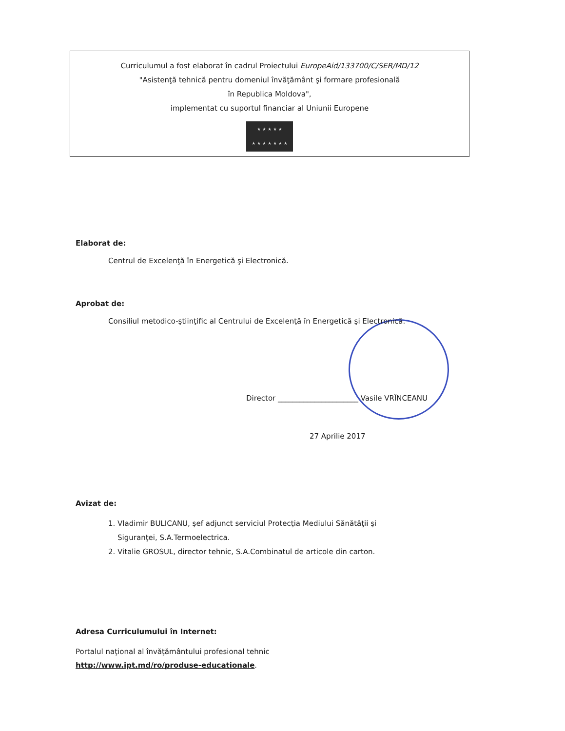Curriculumul a fost elaborat în cadrul Proiectului EuropeAid/133700/C/SER/MD/12
"Asistenţă tehnică pentru domeniul învăţământ şi formare profesională
în Republica Moldova",
implementat cu suportul financiar al Uniunii Europene
★ ★ ★ ★ ★
★ ★ ★ ★ ★ ★ ★
Elaborat de:
Centrul de Excelenţă în Energetică şi Electronică.
Aprobat de:
Consiliul metodico-ştiinţific al Centrului de Excelenţă în Energetică şi Electronică.
Director ______________________ Vasile VRÎNCEANU
27 Aprilie 2017
Avizat de:
1. Vladimir BULICANU, şef adjunct serviciul Protecţia Mediului Sănătăţii şi
Siguranţei, S.A.Termoelectrica.
2. Vitalie GROSUL, director tehnic, S.A.Combinatul de articole din carton.
Adresa Curriculumului în Internet:
Portalul naţional al învăţământului profesional tehnic
http://www.ipt.md/ro/produse-educationale.